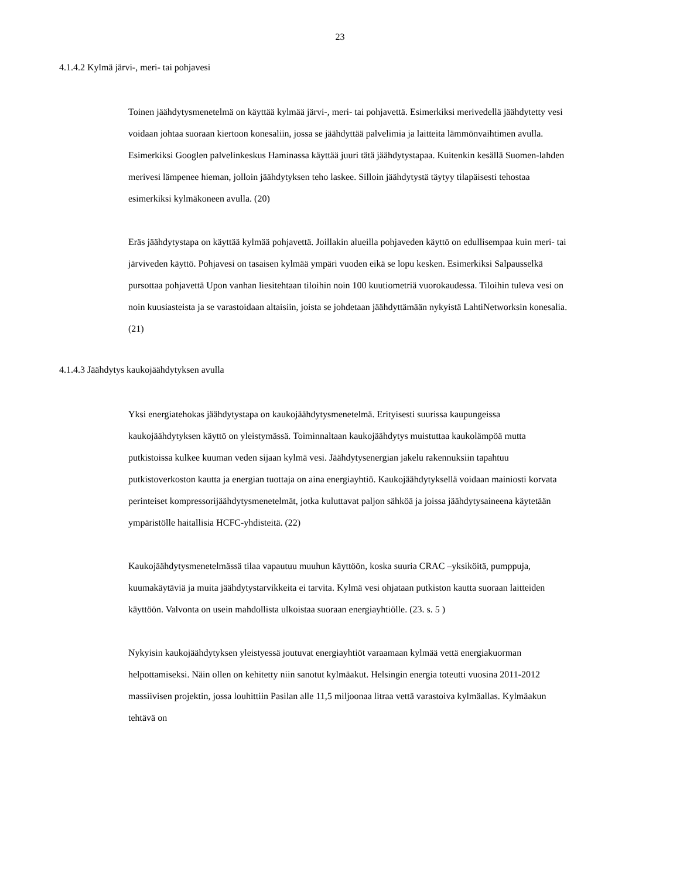23
4.1.4.2 Kylmä järvi-, meri- tai pohjavesi
Toinen jäähdytysmenetelmä on käyttää kylmää järvi-, meri- tai pohjavettä. Esimerkiksi merivedellä jäähdytetty vesi voidaan johtaa suoraan kiertoon konesaliin, jossa se jäähdyttää palvelimia ja laitteita lämmönvaihtimen avulla. Esimerkiksi Googlen palvelinkeskus Haminassa käyttää juuri tätä jäähdytystapaa. Kuitenkin kesällä Suomen-lahden merivesi lämpenee hieman, jolloin jäähdytyksen teho laskee. Silloin jäähdytystä täytyy tilapäisesti tehostaa esimerkiksi kylmäkoneen avulla. (20)
Eräs jäähdytystapa on käyttää kylmää pohjavettä. Joillakin alueilla pohjaveden käyttö on edullisempaa kuin meri- tai järviveden käyttö. Pohjavesi on tasaisen kylmää ympäri vuoden eikä se lopu kesken. Esimerkiksi Salpausselkä pursottaa pohjavettä Upon vanhan liesitehtaan tiloihin noin 100 kuutiometriä vuorokaudessa. Tiloihin tuleva vesi on noin kuusiasteista ja se varastoidaan altaisiin, joista se johdetaan jäähdyttämään nykyistä LahtiNetworksin konesalia. (21)
4.1.4.3 Jäähdytys kaukojäähdytyksen avulla
Yksi energiatehokas jäähdytystapa on kaukojäähdytysmenetelmä. Erityisesti suurissa kaupungeissa kaukojäähdytyksen käyttö on yleistymässä. Toiminnaltaan kaukojäähdytys muistuttaa kaukolämpöä mutta putkistoissa kulkee kuuman veden sijaan kylmä vesi. Jäähdytysenergian jakelu rakennuksiin tapahtuu putkistoverkoston kautta ja energian tuottaja on aina energiayhtiö. Kaukojäähdytyksellä voidaan mainiosti korvata perinteiset kompressorijäähdytysmenetelmät, jotka kuluttavat paljon sähköä ja joissa jäähdytysaineena käytetään ympäristölle haitallisia HCFC-yhdisteitä. (22)
Kaukojäähdytysmenetelmässä tilaa vapautuu muuhun käyttöön, koska suuria CRAC –yksiköitä, pumppuja, kuumakäytäviä ja muita jäähdytystarvikkeita ei tarvita. Kylmä vesi ohjataan putkiston kautta suoraan laitteiden käyttöön. Valvonta on usein mahdollista ulkoistaa suoraan energiayhtiölle. (23. s. 5 )
Nykyisin kaukojäähdytyksen yleistyessä joutuvat energiayhtiöt varaamaan kylmää vettä energiakuorman helpottamiseksi. Näin ollen on kehitetty niin sanotut kylmäakut. Helsingin energia toteutti vuosina 2011-2012 massiivisen projektin, jossa louhittiin Pasilan alle 11,5 miljoonaa litraa vettä varastoiva kylmäallas. Kylmäakun tehtävä on